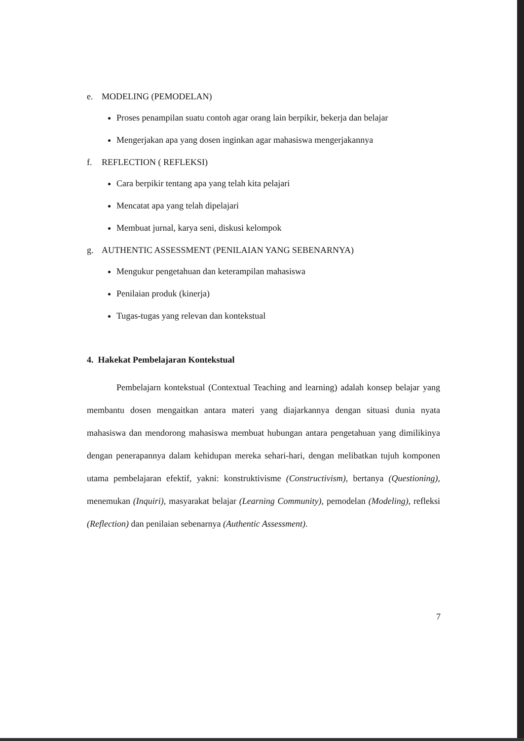e. MODELING (PEMODELAN)
Proses penampilan suatu contoh agar orang lain berpikir, bekerja dan belajar
Mengerjakan apa yang dosen inginkan agar mahasiswa mengerjakannya
f. REFLECTION ( REFLEKSI)
Cara berpikir tentang apa yang telah kita pelajari
Mencatat apa yang telah dipelajari
Membuat jurnal, karya seni, diskusi kelompok
g. AUTHENTIC ASSESSMENT (PENILAIAN YANG SEBENARNYA)
Mengukur pengetahuan dan keterampilan mahasiswa
Penilaian produk (kinerja)
Tugas-tugas yang relevan dan kontekstual
4. Hakekat Pembelajaran Kontekstual
Pembelajarn kontekstual (Contextual Teaching and learning) adalah konsep belajar yang membantu dosen mengaitkan antara materi yang diajarkannya dengan situasi dunia nyata mahasiswa dan mendorong mahasiswa membuat hubungan antara pengetahuan yang dimilikinya dengan penerapannya dalam kehidupan mereka sehari-hari, dengan melibatkan tujuh komponen utama pembelajaran efektif, yakni: konstruktivisme (Constructivism), bertanya (Questioning), menemukan (Inquiri), masyarakat belajar (Learning Community), pemodelan (Modeling), refleksi (Reflection) dan penilaian sebenarnya (Authentic Assessment).
7